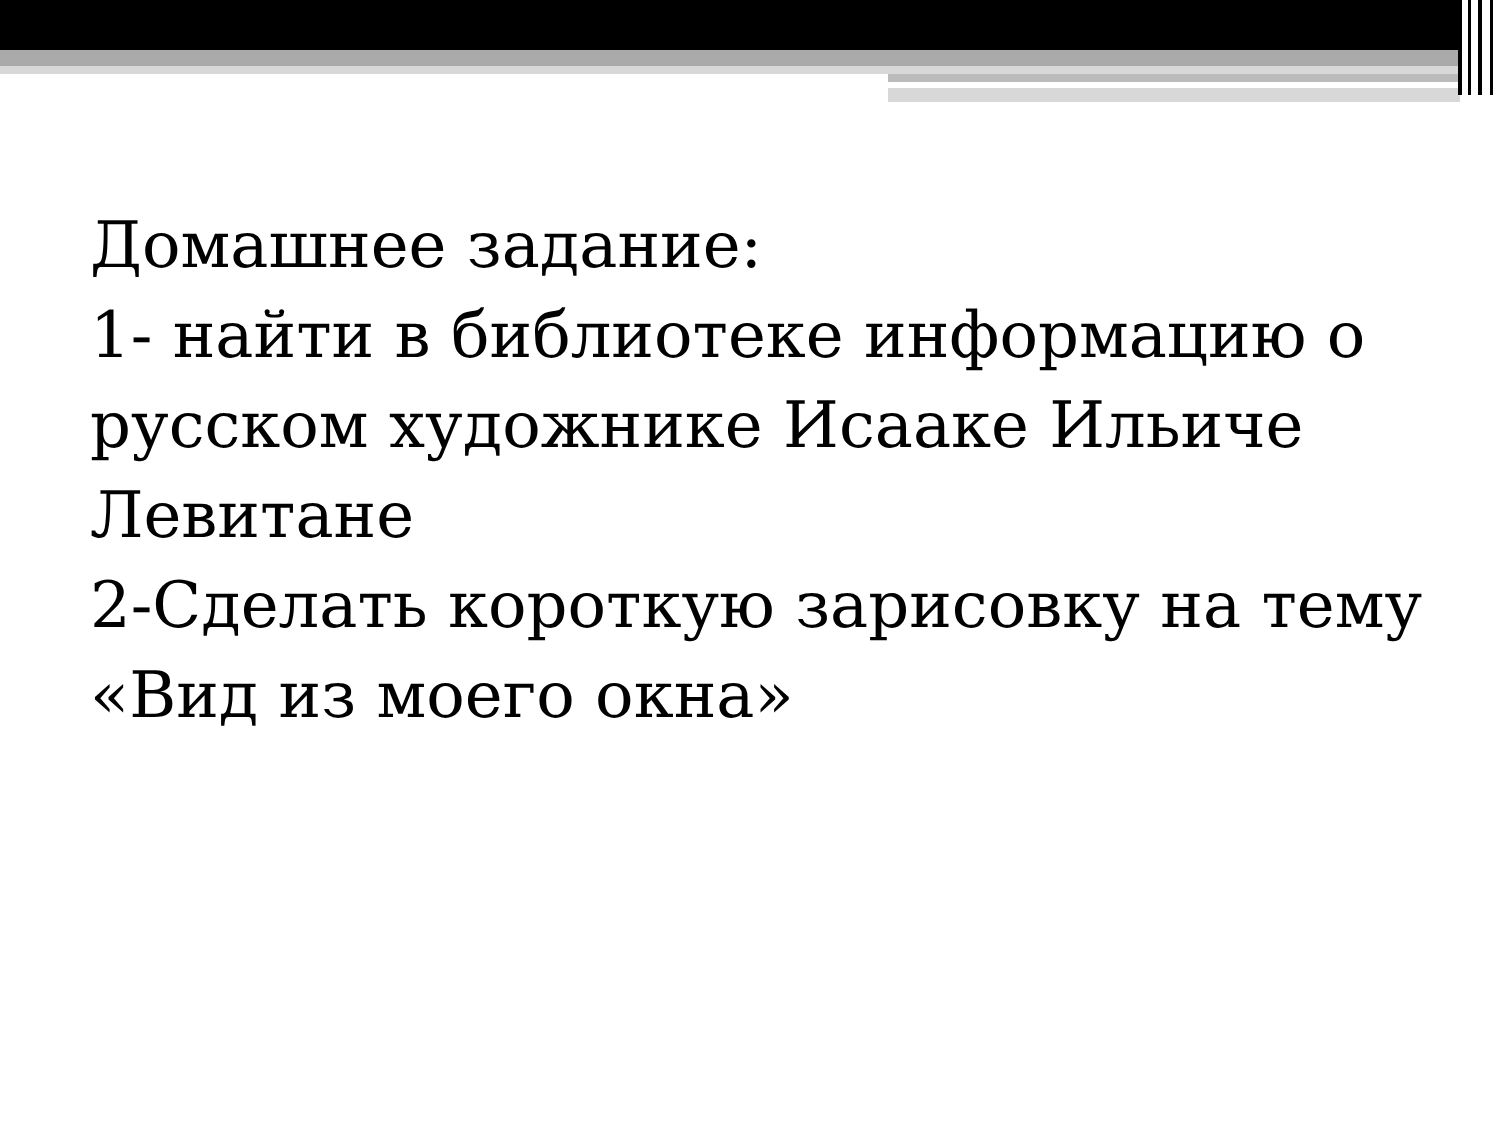Домашнее задание:
1- найти в библиотеке информацию о русском художнике Исааке Ильиче Левитане
2-Сделать короткую зарисовку на тему «Вид из моего окна»